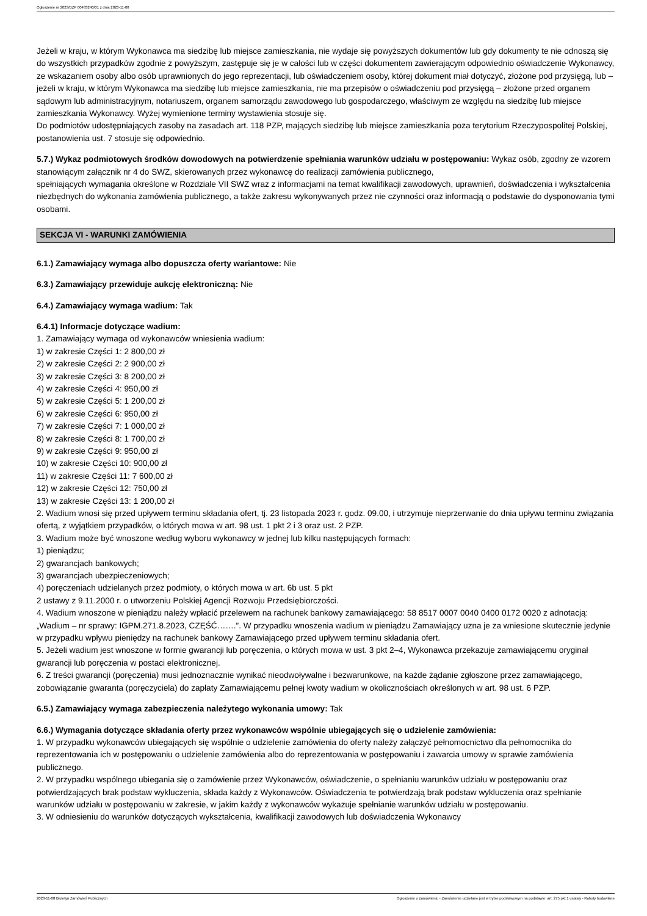Ogłoszenie nr 2023/BZP 00483240/01 z dnia 2023-11-08
Jeżeli w kraju, w którym Wykonawca ma siedzibę lub miejsce zamieszkania, nie wydaje się powyższych dokumentów lub gdy dokumenty te nie odnoszą się do wszystkich przypadków zgodnie z powyższym, zastępuje się je w całości lub w części dokumentem zawierającym odpowiednio oświadczenie Wykonawcy, ze wskazaniem osoby albo osób uprawnionych do jego reprezentacji, lub oświadczeniem osoby, której dokument miał dotyczyć, złożone pod przysięgą, lub – jeżeli w kraju, w którym Wykonawca ma siedzibę lub miejsce zamieszkania, nie ma przepisów o oświadczeniu pod przysięgą – złożone przed organem sądowym lub administracyjnym, notariuszem, organem samorządu zawodowego lub gospodarczego, właściwym ze względu na siedzibę lub miejsce zamieszkania Wykonawcy. Wyżej wymienione terminy wystawienia stosuje się.
Do podmiotów udostępniających zasoby na zasadach art. 118 PZP, mających siedzibę lub miejsce zamieszkania poza terytorium Rzeczypospolitej Polskiej, postanowienia ust. 7 stosuje się odpowiednio.
5.7.) Wykaz podmiotowych środków dowodowych na potwierdzenie spełniania warunków udziału w postępowaniu: Wykaz osób, zgodny ze wzorem stanowiącym załącznik nr 4 do SWZ, skierowanych przez wykonawcę do realizacji zamówienia publicznego,
spełniających wymagania określone w Rozdziale VII SWZ wraz z informacjami na temat kwalifikacji zawodowych, uprawnień, doświadczenia i wykształcenia niezbędnych do wykonania zamówienia publicznego, a także zakresu wykonywanych przez nie czynności oraz informacją o podstawie do dysponowania tymi osobami.
SEKCJA VI - WARUNKI ZAMÓWIENIA
6.1.) Zamawiający wymaga albo dopuszcza oferty wariantowe: Nie
6.3.) Zamawiający przewiduje aukcję elektroniczną: Nie
6.4.) Zamawiający wymaga wadium: Tak
6.4.1) Informacje dotyczące wadium:
1. Zamawiający wymaga od wykonawców wniesienia wadium:
1) w zakresie Części 1: 2 800,00 zł
2) w zakresie Części 2: 2 900,00 zł
3) w zakresie Części 3: 8 200,00 zł
4) w zakresie Części 4: 950,00 zł
5) w zakresie Części 5: 1 200,00 zł
6) w zakresie Części 6: 950,00 zł
7) w zakresie Części 7: 1 000,00 zł
8) w zakresie Części 8: 1 700,00 zł
9) w zakresie Części 9: 950,00 zł
10) w zakresie Części 10: 900,00 zł
11) w zakresie Części 11: 7 600,00 zł
12) w zakresie Części 12: 750,00 zł
13) w zakresie Części 13: 1 200,00 zł
2. Wadium wnosi się przed upływem terminu składania ofert, tj. 23 listopada 2023 r. godz. 09.00, i utrzymuje nieprzerwanie do dnia upływu terminu związania ofertą, z wyjątkiem przypadków, o których mowa w art. 98 ust. 1 pkt 2 i 3 oraz ust. 2 PZP.
3. Wadium może być wnoszone według wyboru wykonawcy w jednej lub kilku następujących formach:
1) pieniądzu;
2) gwarancjach bankowych;
3) gwarancjach ubezpieczeniowych;
4) poręczeniach udzielanych przez podmioty, o których mowa w art. 6b ust. 5 pkt
2 ustawy z 9.11.2000 r. o utworzeniu Polskiej Agencji Rozwoju Przedsiębiorczości.
4. Wadium wnoszone w pieniądzu należy wpłacić przelewem na rachunek bankowy zamawiającego: 58 8517 0007 0040 0400 0172 0020 z adnotacją: „Wadium – nr sprawy: IGPM.271.8.2023, CZĘŚĆ…….”. W przypadku wnoszenia wadium w pieniądzu Zamawiający uzna je za wniesione skutecznie jedynie w przypadku wpływu pieniędzy na rachunek bankowy Zamawiającego przed upływem terminu składania ofert.
5. Jeżeli wadium jest wnoszone w formie gwarancji lub poręczenia, o których mowa w ust. 3 pkt 2–4, Wykonawca przekazuje zamawiającemu oryginał gwarancji lub poręczenia w postaci elektronicznej.
6. Z treści gwarancji (poręczenia) musi jednoznacznie wynikać nieodwoływalne i bezwarunkowe, na każde żądanie zgłoszone przez zamawiającego, zobowiązanie gwaranta (poręczyciela) do zapłaty Zamawiającemu pełnej kwoty wadium w okolicznościach określonych w art. 98 ust. 6 PZP.
6.5.) Zamawiający wymaga zabezpieczenia należytego wykonania umowy: Tak
6.6.) Wymagania dotyczące składania oferty przez wykonawców wspólnie ubiegających się o udzielenie zamówienia:
1. W przypadku wykonawców ubiegających się wspólnie o udzielenie zamówienia do oferty należy załączyć pełnomocnictwo dla pełnomocnika do reprezentowania ich w postępowaniu o udzielenie zamówienia albo do reprezentowania w postępowaniu i zawarcia umowy w sprawie zamówienia publicznego.
2. W przypadku wspólnego ubiegania się o zamówienie przez Wykonawców, oświadczenie, o spełnianiu warunków udziału w postępowaniu oraz potwierdzających brak podstaw wykluczenia, składa każdy z Wykonawców. Oświadczenia te potwierdzają brak podstaw wykluczenia oraz spełnianie warunków udziału w postępowaniu w zakresie, w jakim każdy z wykonawców wykazuje spełnianie warunków udziału w postępowaniu.
3. W odniesieniu do warunków dotyczących wykształcenia, kwalifikacji zawodowych lub doświadczenia Wykonawcy
2023-11-08 Biuletyn Zamówień Publicznych Ogłoszenie o zamówieniu - Zamówienie udzielane jest w trybie podstawowym na podstawie: art. 275 pkt 1 ustawy - Roboty budowlane